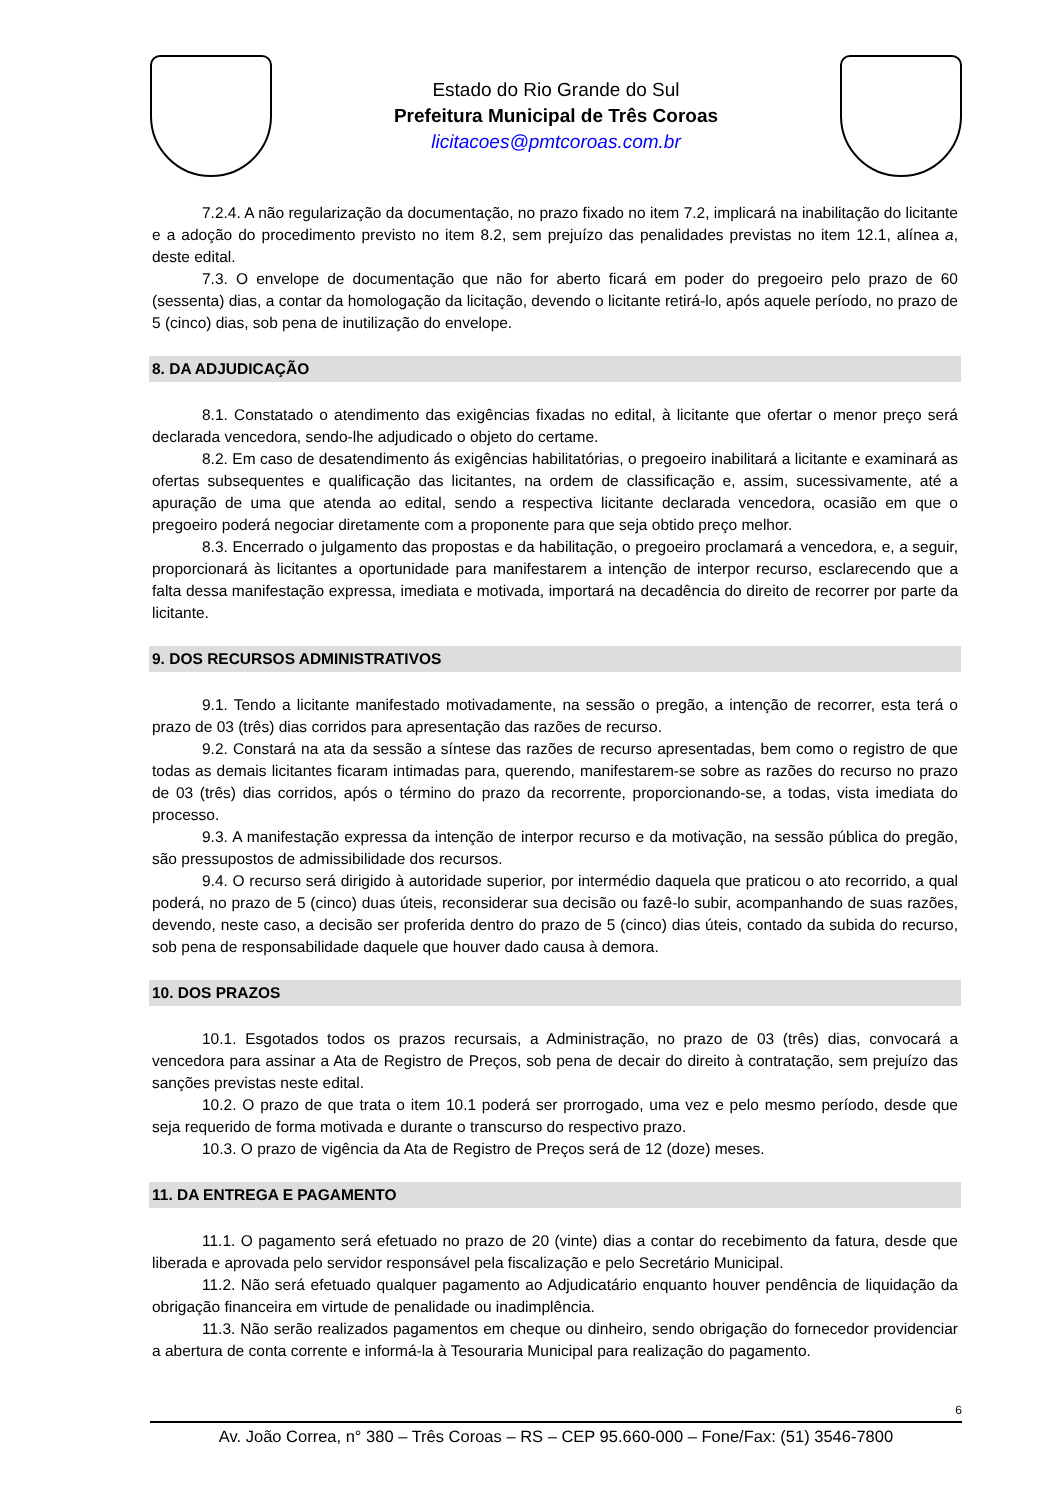Estado do Rio Grande do Sul
Prefeitura Municipal de Três Coroas
licitacoes@pmtcoroas.com.br
7.2.4. A não regularização da documentação, no prazo fixado no item 7.2, implicará na inabilitação do licitante e a adoção do procedimento previsto no item 8.2, sem prejuízo das penalidades previstas no item 12.1, alínea a, deste edital.
7.3. O envelope de documentação que não for aberto ficará em poder do pregoeiro pelo prazo de 60 (sessenta) dias, a contar da homologação da licitação, devendo o licitante retirá-lo, após aquele período, no prazo de 5 (cinco) dias, sob pena de inutilização do envelope.
8. DA ADJUDICAÇÃO
8.1. Constatado o atendimento das exigências fixadas no edital, à licitante que ofertar o menor preço será declarada vencedora, sendo-lhe adjudicado o objeto do certame.
8.2. Em caso de desatendimento ás exigências habilitatórias, o pregoeiro inabilitará a licitante e examinará as ofertas subsequentes e qualificação das licitantes, na ordem de classificação e, assim, sucessivamente, até a apuração de uma que atenda ao edital, sendo a respectiva licitante declarada vencedora, ocasião em que o pregoeiro poderá negociar diretamente com a proponente para que seja obtido preço melhor.
8.3. Encerrado o julgamento das propostas e da habilitação, o pregoeiro proclamará a vencedora, e, a seguir, proporcionará às licitantes a oportunidade para manifestarem a intenção de interpor recurso, esclarecendo que a falta dessa manifestação expressa, imediata e motivada, importará na decadência do direito de recorrer por parte da licitante.
9. DOS RECURSOS ADMINISTRATIVOS
9.1. Tendo a licitante manifestado motivadamente, na sessão o pregão, a intenção de recorrer, esta terá o prazo de 03 (três) dias corridos para apresentação das razões de recurso.
9.2. Constará na ata da sessão a síntese das razões de recurso apresentadas, bem como o registro de que todas as demais licitantes ficaram intimadas para, querendo, manifestarem-se sobre as razões do recurso no prazo de 03 (três) dias corridos, após o término do prazo da recorrente, proporcionando-se, a todas, vista imediata do processo.
9.3. A manifestação expressa da intenção de interpor recurso e da motivação, na sessão pública do pregão, são pressupostos de admissibilidade dos recursos.
9.4. O recurso será dirigido à autoridade superior, por intermédio daquela que praticou o ato recorrido, a qual poderá, no prazo de 5 (cinco) duas úteis, reconsiderar sua decisão ou fazê-lo subir, acompanhando de suas razões, devendo, neste caso, a decisão ser proferida dentro do prazo de 5 (cinco) dias úteis, contado da subida do recurso, sob pena de responsabilidade daquele que houver dado causa à demora.
10. DOS PRAZOS
10.1. Esgotados todos os prazos recursais, a Administração, no prazo de 03 (três) dias, convocará a vencedora para assinar a Ata de Registro de Preços, sob pena de decair do direito à contratação, sem prejuízo das sanções previstas neste edital.
10.2. O prazo de que trata o item 10.1 poderá ser prorrogado, uma vez e pelo mesmo período, desde que seja requerido de forma motivada e durante o transcurso do respectivo prazo.
10.3. O prazo de vigência da Ata de Registro de Preços será de 12 (doze) meses.
11. DA ENTREGA E PAGAMENTO
11.1. O pagamento será efetuado no prazo de 20 (vinte) dias a contar do recebimento da fatura, desde que liberada e aprovada pelo servidor responsável pela fiscalização e pelo Secretário Municipal.
11.2. Não será efetuado qualquer pagamento ao Adjudicatário enquanto houver pendência de liquidação da obrigação financeira em virtude de penalidade ou inadimplência.
11.3. Não serão realizados pagamentos em cheque ou dinheiro, sendo obrigação do fornecedor providenciar a abertura de conta corrente e informá-la à Tesouraria Municipal para realização do pagamento.
6
Av. João Correa, n° 380 – Três Coroas – RS – CEP 95.660-000 – Fone/Fax: (51) 3546-7800